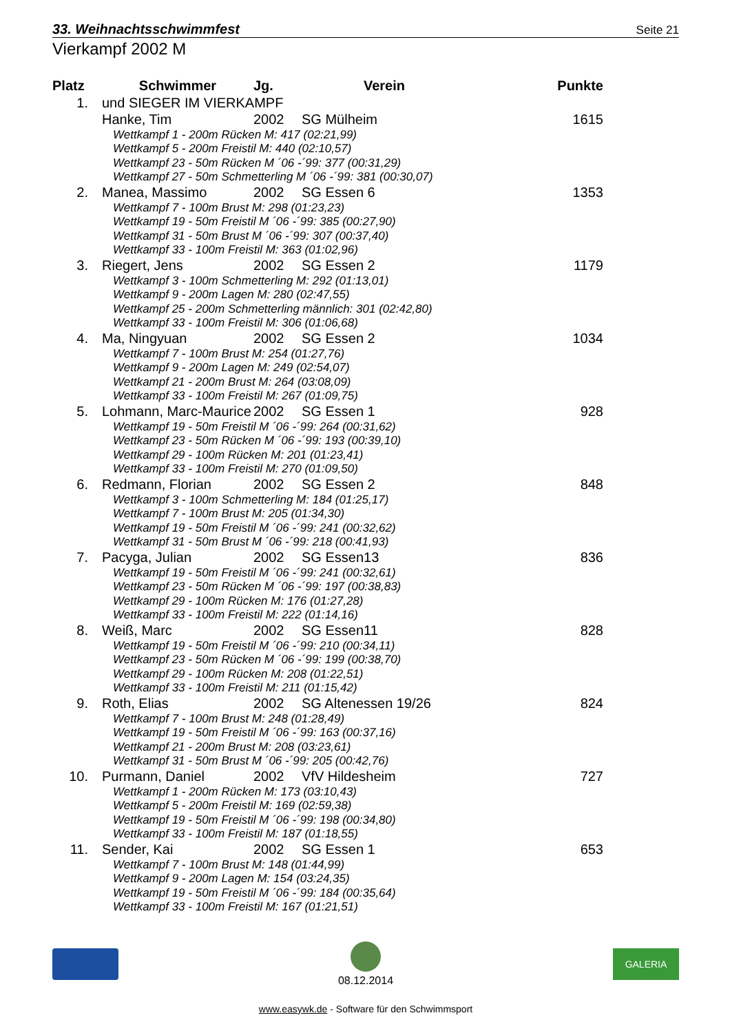33. Weihnachtsschwimmfest Seite 21
Vierkampf 2002 M
| Platz | Schwimmer | Jg. | Verein | Punkte |
| --- | --- | --- | --- | --- |
| 1. | und SIEGER IM VIERKAMPF | | | |
| | Hanke, Tim | 2002 | SG Mülheim | 1615 |
| | Wettkampf 1 - 200m Rücken M: 417 (02:21,99) | | | |
| | Wettkampf 5 - 200m Freistil M: 440 (02:10,57) | | | |
| | Wettkampf 23 - 50m Rücken M ´06 -´99: 377 (00:31,29) | | | |
| | Wettkampf 27 - 50m Schmetterling M ´06 -´99: 381 (00:30,07) | | | |
| 2. | Manea, Massimo | 2002 | SG Essen 6 | 1353 |
| | Wettkampf 7 - 100m Brust M: 298 (01:23,23) | | | |
| | Wettkampf 19 - 50m Freistil M ´06 -´99: 385 (00:27,90) | | | |
| | Wettkampf 31 - 50m Brust M ´06 -´99: 307 (00:37,40) | | | |
| | Wettkampf 33 - 100m Freistil M: 363 (01:02,96) | | | |
| 3. | Riegert, Jens | 2002 | SG Essen 2 | 1179 |
| | Wettkampf 3 - 100m Schmetterling M: 292 (01:13,01) | | | |
| | Wettkampf 9 - 200m Lagen M: 280 (02:47,55) | | | |
| | Wettkampf 25 - 200m Schmetterling männlich: 301 (02:42,80) | | | |
| | Wettkampf 33 - 100m Freistil M: 306 (01:06,68) | | | |
| 4. | Ma, Ningyuan | 2002 | SG Essen 2 | 1034 |
| | Wettkampf 7 - 100m Brust M: 254 (01:27,76) | | | |
| | Wettkampf 9 - 200m Lagen M: 249 (02:54,07) | | | |
| | Wettkampf 21 - 200m Brust M: 264 (03:08,09) | | | |
| | Wettkampf 33 - 100m Freistil M: 267 (01:09,75) | | | |
| 5. | Lohmann, Marc-Maurice | 2002 | SG Essen 1 | 928 |
| | Wettkampf 19 - 50m Freistil M ´06 -´99: 264 (00:31,62) | | | |
| | Wettkampf 23 - 50m Rücken M ´06 -´99: 193 (00:39,10) | | | |
| | Wettkampf 29 - 100m Rücken M: 201 (01:23,41) | | | |
| | Wettkampf 33 - 100m Freistil M: 270 (01:09,50) | | | |
| 6. | Redmann, Florian | 2002 | SG Essen 2 | 848 |
| | Wettkampf 3 - 100m Schmetterling M: 184 (01:25,17) | | | |
| | Wettkampf 7 - 100m Brust M: 205 (01:34,30) | | | |
| | Wettkampf 19 - 50m Freistil M ´06 -´99: 241 (00:32,62) | | | |
| | Wettkampf 31 - 50m Brust M ´06 -´99: 218 (00:41,93) | | | |
| 7. | Pacyga, Julian | 2002 | SG Essen13 | 836 |
| | Wettkampf 19 - 50m Freistil M ´06 -´99: 241 (00:32,61) | | | |
| | Wettkampf 23 - 50m Rücken M ´06 -´99: 197 (00:38,83) | | | |
| | Wettkampf 29 - 100m Rücken M: 176 (01:27,28) | | | |
| | Wettkampf 33 - 100m Freistil M: 222 (01:14,16) | | | |
| 8. | Weiß, Marc | 2002 | SG Essen11 | 828 |
| | Wettkampf 19 - 50m Freistil M ´06 -´99: 210 (00:34,11) | | | |
| | Wettkampf 23 - 50m Rücken M ´06 -´99: 199 (00:38,70) | | | |
| | Wettkampf 29 - 100m Rücken M: 208 (01:22,51) | | | |
| | Wettkampf 33 - 100m Freistil M: 211 (01:15,42) | | | |
| 9. | Roth, Elias | 2002 | SG Altenessen 19/26 | 824 |
| | Wettkampf 7 - 100m Brust M: 248 (01:28,49) | | | |
| | Wettkampf 19 - 50m Freistil M ´06 -´99: 163 (00:37,16) | | | |
| | Wettkampf 21 - 200m Brust M: 208 (03:23,61) | | | |
| | Wettkampf 31 - 50m Brust M ´06 -´99: 205 (00:42,76) | | | |
| 10. | Purmann, Daniel | 2002 | VfV Hildesheim | 727 |
| | Wettkampf 1 - 200m Rücken M: 173 (03:10,43) | | | |
| | Wettkampf 5 - 200m Freistil M: 169 (02:59,38) | | | |
| | Wettkampf 19 - 50m Freistil M ´06 -´99: 198 (00:34,80) | | | |
| | Wettkampf 33 - 100m Freistil M: 187 (01:18,55) | | | |
| 11. | Sender, Kai | 2002 | SG Essen 1 | 653 |
| | Wettkampf 7 - 100m Brust M: 148 (01:44,99) | | | |
| | Wettkampf 9 - 200m Lagen M: 154 (03:24,35) | | | |
| | Wettkampf 19 - 50m Freistil M ´06 -´99: 184 (00:35,64) | | | |
| | Wettkampf 33 - 100m Freistil M: 167 (01:21,51) | | | |
08.12.2014
GALERIA
www.easywk.de - Software für den Schwimmsport